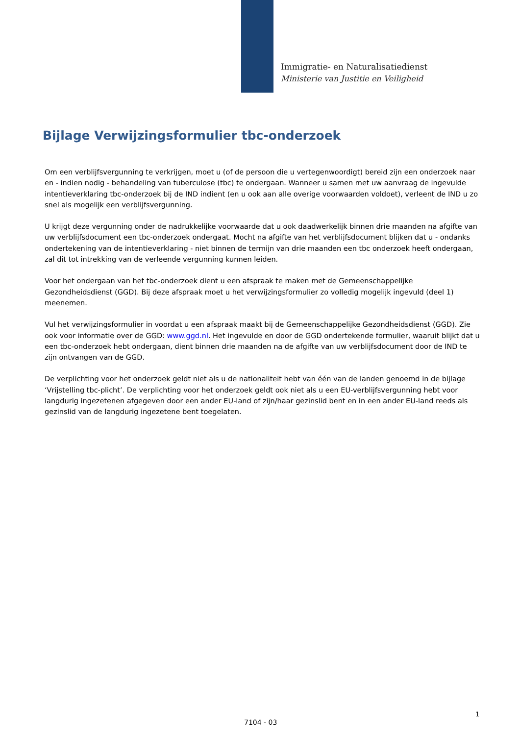Immigratie- en Naturalisatiedienst
Ministerie van Justitie en Veiligheid
Bijlage Verwijzingsformulier tbc-onderzoek
Om een verblijfsvergunning te verkrijgen, moet u (of de persoon die u vertegenwoordigt) bereid zijn een onderzoek naar en - indien nodig - behandeling van tuberculose (tbc) te ondergaan. Wanneer u samen met uw aanvraag de ingevulde intentieverklaring tbc-onderzoek bij de IND indient (en u ook aan alle overige voorwaarden voldoet), verleent de IND u zo snel als mogelijk een verblijfsvergunning.
U krijgt deze vergunning onder de nadrukkelijke voorwaarde dat u ook daadwerkelijk binnen drie maanden na afgifte van uw verblijfsdocument een tbc-onderzoek ondergaat. Mocht na afgifte van het verblijfsdocument blijken dat u - ondanks ondertekening van de intentieverklaring - niet binnen de termijn van drie maanden een tbc onderzoek heeft ondergaan, zal dit tot intrekking van de verleende vergunning kunnen leiden.
Voor het ondergaan van het tbc-onderzoek dient u een afspraak te maken met de Gemeenschappelijke Gezondheidsdienst (GGD). Bij deze afspraak moet u het verwijzingsformulier zo volledig mogelijk ingevuld (deel 1) meenemen.
Vul het verwijzingsformulier in voordat u een afspraak maakt bij de Gemeenschappelijke Gezondheidsdienst (GGD). Zie ook voor informatie over de GGD: www.ggd.nl. Het ingevulde en door de GGD ondertekende formulier, waaruit blijkt dat u een tbc-onderzoek hebt ondergaan, dient binnen drie maanden na de afgifte van uw verblijfsdocument door de IND te zijn ontvangen van de GGD.
De verplichting voor het onderzoek geldt niet als u de nationaliteit hebt van één van de landen genoemd in de bijlage ‘Vrijstelling tbc-plicht’. De verplichting voor het onderzoek geldt ook niet als u een EU-verblijfsvergunning hebt voor langdurig ingezetenen afgegeven door een ander EU-land of zijn/haar gezinslid bent en in een ander EU-land reeds als gezinslid van de langdurig ingezetene bent toegelaten.
1
7104 - 03